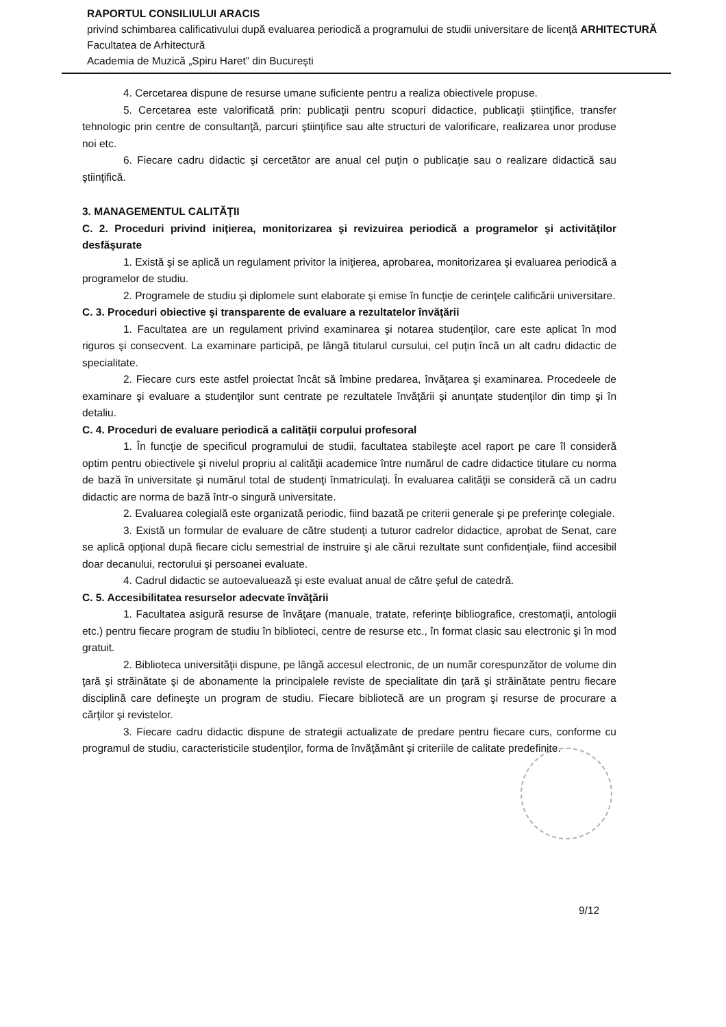RAPORTUL CONSILIULUI ARACIS
privind schimbarea calificativului după evaluarea periodică a programului de studii universitare de licenţă ARHITECTURĂ
Facultatea de Arhitectură
Academia de Muzică „Spiru Haret” din Bucureşti
4. Cercetarea dispune de resurse umane suficiente pentru a realiza obiectivele propuse.
5. Cercetarea este valorificată prin: publicaţii pentru scopuri didactice, publicaţii ştiinţifice, transfer tehnologic prin centre de consultanţă, parcuri ştiinţifice sau alte structuri de valorificare, realizarea unor produse noi etc.
6. Fiecare cadru didactic şi cercetător are anual cel puţin o publicaţie sau o realizare didactică sau ştiinţifică.
3. MANAGEMENTUL CALITĂŢII
C. 2. Proceduri privind iniţierea, monitorizarea şi revizuirea periodică a programelor şi activităţilor desfăşurate
1. Există şi se aplică un regulament privitor la iniţierea, aprobarea, monitorizarea şi evaluarea periodică a programelor de studiu.
2. Programele de studiu şi diplomele sunt elaborate şi emise în funcţie de cerinţele calificării universitare.
C. 3. Proceduri obiective şi transparente de evaluare a rezultatelor învăţării
1. Facultatea are un regulament privind examinarea şi notarea studenţilor, care este aplicat în mod riguros şi consecvent. La examinare participă, pe lângă titularul cursului, cel puţin încă un alt cadru didactic de specialitate.
2. Fiecare curs este astfel proiectat încât să îmbine predarea, învăţarea şi examinarea. Procedeele de examinare şi evaluare a studenţilor sunt centrate pe rezultatele învăţării şi anunţate studenţilor din timp şi în detaliu.
C. 4. Proceduri de evaluare periodică a calităţii corpului profesoral
1. În funcţie de specificul programului de studii, facultatea stabileşte acel raport pe care îl consideră optim pentru obiectivele şi nivelul propriu al calităţii academice între numărul de cadre didactice titulare cu norma de bază în universitate şi numărul total de studenţi înmatriculaţi. În evaluarea calităţii se consideră că un cadru didactic are norma de bază într-o singură universitate.
2. Evaluarea colegială este organizată periodic, fiind bazată pe criterii generale şi pe preferinţe colegiale.
3. Există un formular de evaluare de către studenţi a tuturor cadrelor didactice, aprobat de Senat, care se aplică opţional după fiecare ciclu semestrial de instruire şi ale cărui rezultate sunt confidenţiale, fiind accesibil doar decanului, rectorului şi persoanei evaluate.
4. Cadrul didactic se autoevaluează şi este evaluat anual de către şeful de catedră.
C. 5. Accesibilitatea resurselor adecvate învăţării
1. Facultatea asigură resurse de învăţare (manuale, tratate, referinţe bibliografice, crestomaţii, antologii etc.) pentru fiecare program de studiu în biblioteci, centre de resurse etc., în format clasic sau electronic şi în mod gratuit.
2. Biblioteca universităţii dispune, pe lângă accesul electronic, de un număr corespunzător de volume din ţară şi străinătate şi de abonamente la principalele reviste de specialitate din ţară şi străinătate pentru fiecare disciplină care defineşte un program de studiu. Fiecare bibliotecă are un program şi resurse de procurare a cărţilor şi revistelor.
3. Fiecare cadru didactic dispune de strategii actualizate de predare pentru fiecare curs, conforme cu programul de studiu, caracteristicile studenţilor, forma de învăţământ şi criteriile de calitate predefinite.
9/12